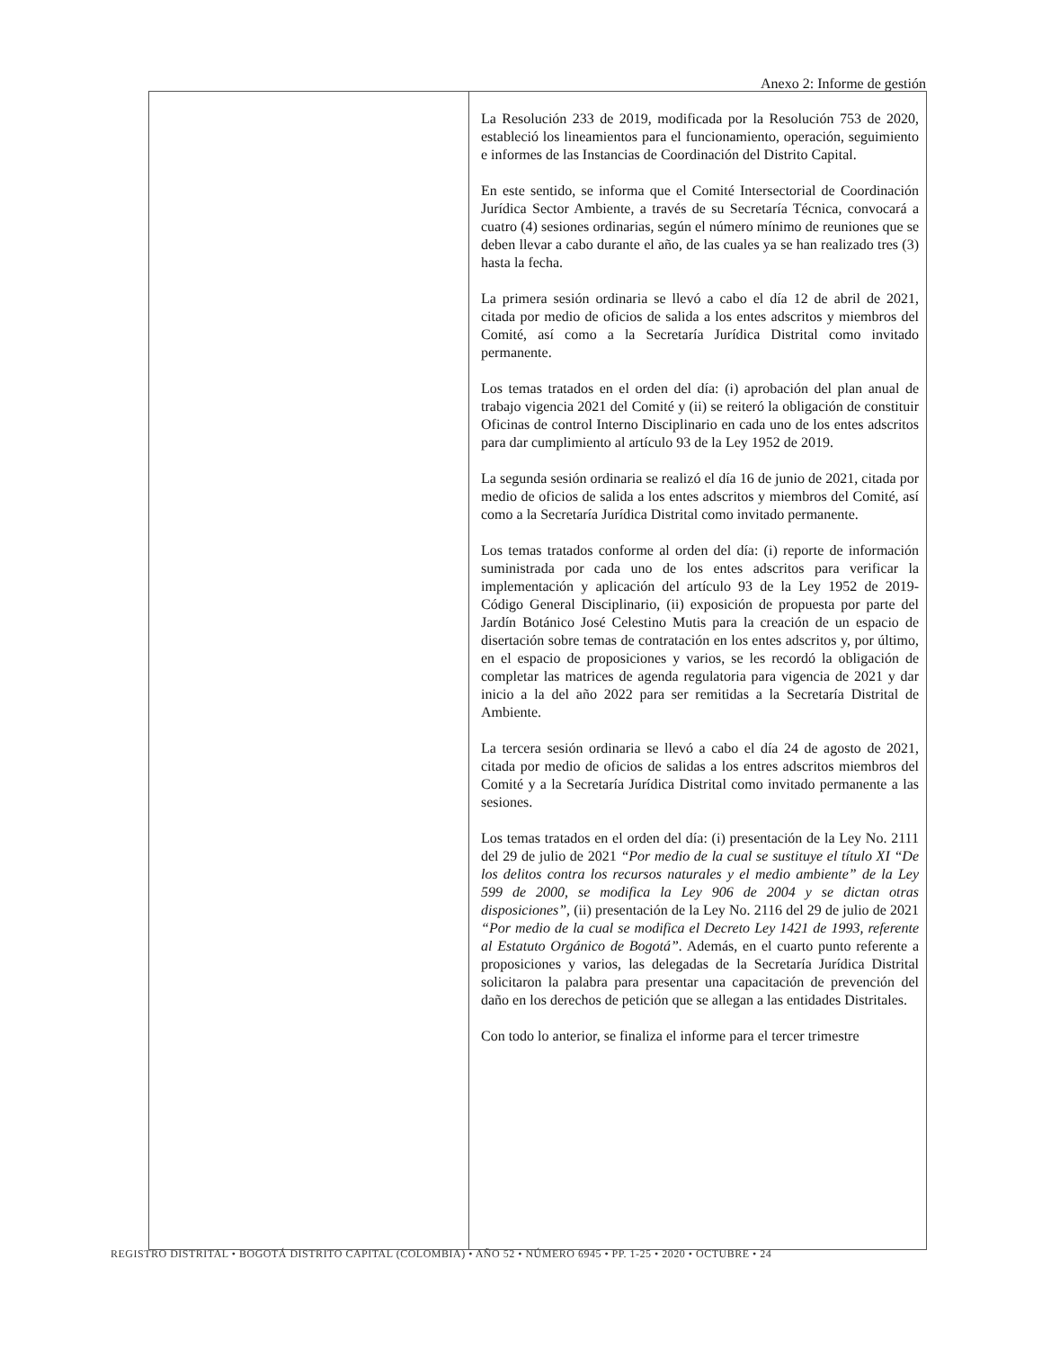Anexo 2: Informe de gestión
| | La Resolución 233 de 2019, modificada por la Resolución 753 de 2020, estableció los lineamientos para el funcionamiento, operación, seguimiento e informes de las Instancias de Coordinación del Distrito Capital. En este sentido, se informa que el Comité Intersectorial de Coordinación Jurídica Sector Ambiente, a través de su Secretaría Técnica, convocará a cuatro (4) sesiones ordinarias, según el número mínimo de reuniones que se deben llevar a cabo durante el año, de las cuales ya se han realizado tres (3) hasta la fecha. La primera sesión ordinaria se llevó a cabo el día 12 de abril de 2021, citada por medio de oficios de salida a los entes adscritos y miembros del Comité, así como a la Secretaría Jurídica Distrital como invitado permanente. Los temas tratados en el orden del día: (i) aprobación del plan anual de trabajo vigencia 2021 del Comité y (ii) se reiteró la obligación de constituir Oficinas de control Interno Disciplinario en cada uno de los entes adscritos para dar cumplimiento al artículo 93 de la Ley 1952 de 2019. La segunda sesión ordinaria se realizó el día 16 de junio de 2021, citada por medio de oficios de salida a los entes adscritos y miembros del Comité, así como a la Secretaría Jurídica Distrital como invitado permanente. Los temas tratados conforme al orden del día: (i) reporte de información suministrada por cada uno de los entes adscritos para verificar la implementación y aplicación del artículo 93 de la Ley 1952 de 2019- Código General Disciplinario, (ii) exposición de propuesta por parte del Jardín Botánico José Celestino Mutis para la creación de un espacio de disertación sobre temas de contratación en los entes adscritos y, por último, en el espacio de proposiciones y varios, se les recordó la obligación de completar las matrices de agenda regulatoria para vigencia de 2021 y dar inicio a la del año 2022 para ser remitidas a la Secretaría Distrital de Ambiente. La tercera sesión ordinaria se llevó a cabo el día 24 de agosto de 2021, citada por medio de oficios de salidas a los entres adscritos miembros del Comité y a la Secretaría Jurídica Distrital como invitado permanente a las sesiones. Los temas tratados en el orden del día: (i) presentación de la Ley No. 2111 del 29 de julio de 2021 “Por medio de la cual se sustituye el título XI “De los delitos contra los recursos naturales y el medio ambiente” de la Ley 599 de 2000, se modifica la Ley 906 de 2004 y se dictan otras disposiciones”, (ii) presentación de la Ley No. 2116 del 29 de julio de 2021 “Por medio de la cual se modifica el Decreto Ley 1421 de 1993, referente al Estatuto Orgánico de Bogotá”. Además, en el cuarto punto referente a proposiciones y varios, las delegadas de la Secretaría Jurídica Distrital solicitaron la palabra para presentar una capacitación de prevención del daño en los derechos de petición que se allegan a las entidades Distritales. Con todo lo anterior, se finaliza el informe para el tercer trimestre |
REGISTRO DISTRITAL • BOGOTÁ DISTRITO CAPITAL (COLOMBIA) • AÑO 52 • NÚMERO 6945 • PP. 1-25 • 2020 • OCTUBRE • 24